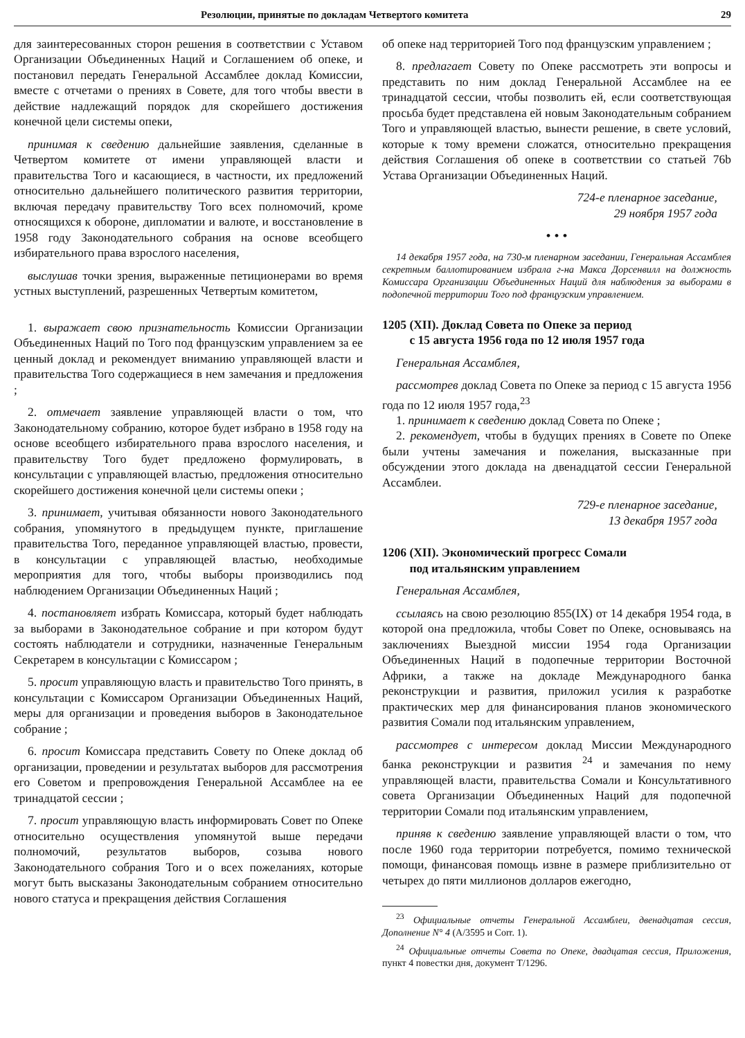Резолюции, принятые по докладам Четвертого комитета 29
для заинтересованных сторон решения в соответствии с Уставом Организации Объединенных Наций и Соглашением об опеке, и постановил передать Генеральной Ассамблее доклад Комиссии, вместе с отчетами о прениях в Совете, для того чтобы ввести в действие надлежащий порядок для скорейшего достижения конечной цели системы опеки,
принимая к сведению дальнейшие заявления, сделанные в Четвертом комитете от имени управляющей власти и правительства Того и касающиеся, в частности, их предложений относительно дальнейшего политического развития территории, включая передачу правительству Того всех полномочий, кроме относящихся к обороне, дипломатии и валюте, и восстановление в 1958 году Законодательного собрания на основе всеобщего избирательного права взрослого населения,
выслушав точки зрения, выраженные петиционерами во время устных выступлений, разрешенных Четвертым комитетом,
1. выражает свою признательность Комиссии Организации Объединенных Наций по Того под французским управлением за ее ценный доклад и рекомендует вниманию управляющей власти и правительства Того содержащиеся в нем замечания и предложения ;
2. отмечает заявление управляющей власти о том, что Законодательному собранию, которое будет избрано в 1958 году на основе всеобщего избирательного права взрослого населения, и правительству Того будет предложено формулировать, в консультации с управляющей властью, предложения относительно скорейшего достижения конечной цели системы опеки ;
3. принимает, учитывая обязанности нового Законодательного собрания, упомянутого в предыдущем пункте, приглашение правительства Того, переданное управляющей властью, провести, в консультации с управляющей властью, необходимые мероприятия для того, чтобы выборы производились под наблюдением Организации Объединенных Наций ;
4. постановляет избрать Комиссара, который будет наблюдать за выборами в Законодательное собрание и при котором будут состоять наблюдатели и сотрудники, назначенные Генеральным Секретарем в консультации с Комиссаром ;
5. просит управляющую власть и правительство Того принять, в консультации с Комиссаром Организации Объединенных Наций, меры для организации и проведения выборов в Законодательное собрание ;
6. просит Комиссара представить Совету по Опеке доклад об организации, проведении и результатах выборов для рассмотрения его Советом и препровождения Генеральной Ассамблее на ее тринадцатой сессии ;
7. просит управляющую власть информировать Совет по Опеке относительно осуществления упомянутой выше передачи полномочий, результатов выборов, созыва нового Законодательного собрания Того и о всех пожеланиях, которые могут быть высказаны Законодательным собранием относительно нового статуса и прекращения действия Соглашения
об опеке над территорией Того под французским управлением ;
8. предлагает Совету по Опеке рассмотреть эти вопросы и представить по ним доклад Генеральной Ассамблее на ее тринадцатой сессии, чтобы позволить ей, если соответствующая просьба будет представлена ей новым Законодательным собранием Того и управляющей властью, вынести решение, в свете условий, которые к тому времени сложатся, относительно прекращения действия Соглашения об опеке в соответствии со статьей 76b Устава Организации Объединенных Наций.
724-е пленарное заседание,
29 ноября 1957 года
• • •
14 декабря 1957 года, на 730-м пленарном заседании, Генеральная Ассамблея секретным баллотированием избрала г-на Макса Дорсенвилл на должность Комиссара Организации Объединенных Наций для наблюдения за выборами в подопечной территории Того под французским управлением.
1205 (XII). Доклад Совета по Опеке за период
с 15 августа 1956 года по 12 июля 1957 года
Генеральная Ассамблея,
рассмотрев доклад Совета по Опеке за период с 15 августа 1956 года по 12 июля 1957 года,<sup>23</sup>
1. принимает к сведению доклад Совета по Опеке ;
2. рекомендует, чтобы в будущих прениях в Совете по Опеке были учтены замечания и пожелания, высказанные при обсуждении этого доклада на двенадцатой сессии Генеральной Ассамблеи.
729-е пленарное заседание,
13 декабря 1957 года
1206 (XII). Экономический прогресс Сомали
под итальянским управлением
Генеральная Ассамблея,
ссылаясь на свою резолюцию 855(IX) от 14 декабря 1954 года, в которой она предложила, чтобы Совет по Опеке, основываясь на заключениях Выездной миссии 1954 года Организации Объединенных Наций в подопечные территории Восточной Африки, а также на докладе Международного банка реконструкции и развития, приложил усилия к разработке практических мер для финансирования планов экономического развития Сомали под итальянским управлением,
рассмотрев с интересом доклад Миссии Международного банка реконструкции и развития <sup>24</sup> и замечания по нему управляющей власти, правительства Сомали и Консультативного совета Организации Объединенных Наций для подопечной территории Сомали под итальянским управлением,
приняв к сведению заявление управляющей власти о том, что после 1960 года территории потребуется, помимо технической помощи, финансовая помощь извне в размере приблизительно от четырех до пяти миллионов долларов ежегодно,
<sup>23</sup> Официальные отчеты Генеральной Ассамблеи, двенадцатая сессия, Дополнение N° 4 (A/3595 и Corr. 1).
<sup>24</sup> Официальные отчеты Совета по Опеке, двадцатая сессия, Приложения, пункт 4 повестки дня, документ T/1296.